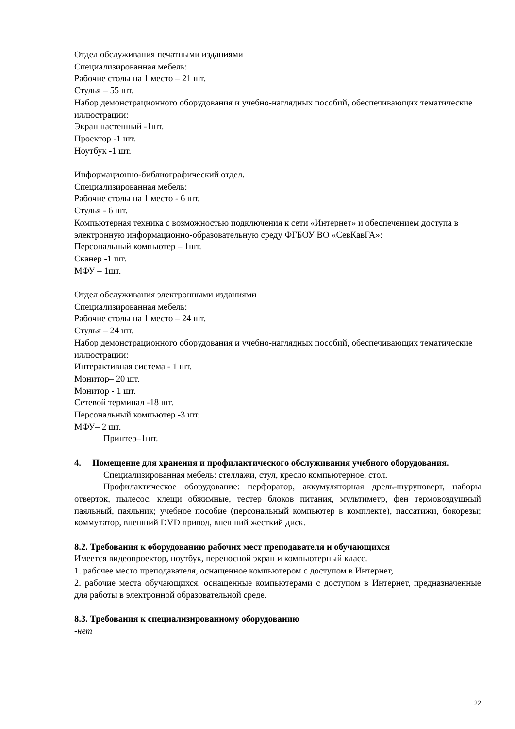Отдел обслуживания печатными изданиями
Специализированная мебель:
Рабочие столы на 1 место – 21 шт.
Стулья – 55 шт.
Набор демонстрационного оборудования и учебно-наглядных пособий, обеспечивающих тематические иллюстрации:
Экран настенный -1шт.
Проектор -1 шт.
Ноутбук -1 шт.
Информационно-библиографический отдел.
Специализированная мебель:
Рабочие столы на 1 место - 6 шт.
Стулья - 6 шт.
Компьютерная техника с возможностью подключения к сети «Интернет» и обеспечением доступа в электронную информационно-образовательную среду ФГБОУ ВО «СевКавГА»:
Персональный компьютер – 1шт.
Сканер -1 шт.
МФУ – 1шт.
Отдел обслуживания электронными изданиями
Специализированная мебель:
Рабочие столы на 1 место – 24 шт.
Стулья – 24 шт.
Набор демонстрационного оборудования и учебно-наглядных пособий, обеспечивающих тематические иллюстрации:
Интерактивная система - 1 шт.
Монитор– 20 шт.
Монитор - 1 шт.
Сетевой терминал -18 шт.
Персональный компьютер -3 шт.
МФУ– 2 шт.
Принтер–1шт.
4. Помещение для хранения и профилактического обслуживания учебного оборудования.
Специализированная мебель: стеллажи, стул, кресло компьютерное, стол.
Профилактическое оборудование: перфоратор, аккумуляторная дрель-шуруповерт, наборы отверток, пылесос, клещи обжимные, тестер блоков питания, мультиметр, фен термовоздушный паяльный, паяльник; учебное пособие (персональный компьютер в комплекте), пассатижи, бокорезы; коммутатор, внешний DVD привод, внешний жесткий диск.
8.2. Требования к оборудованию рабочих мест преподавателя и обучающихся
Имеется видеопроектор, ноутбук, переносной экран и компьютерный класс.
1. рабочее место преподавателя, оснащенное компьютером с доступом в Интернет,
2. рабочие места обучающихся, оснащенные компьютерами с доступом в Интернет, предназначенные для работы в электронной образовательной среде.
8.3. Требования к специализированному оборудованию
-нет
22